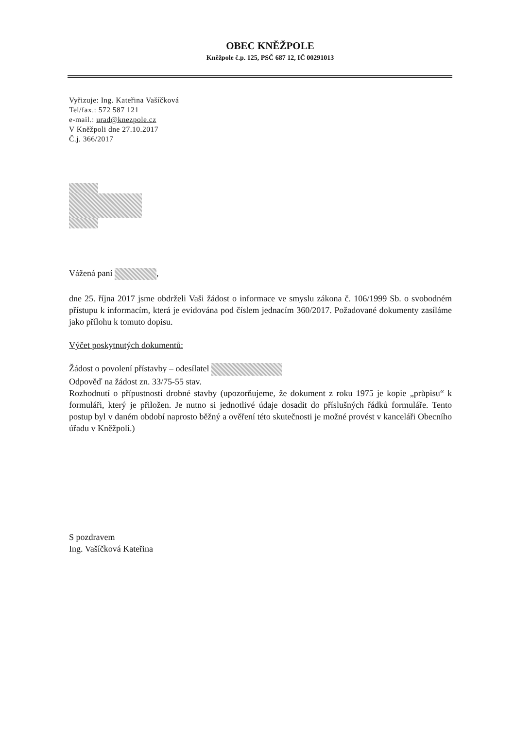OBEC KNĚŽPOLE
Kněžpole č.p. 125, PSČ 687 12, IČ 00291013
Vyřizuje: Ing. Kateřina Vašíčková
Tel/fax.: 572 587 121
e-mail.: urad@knezpole.cz
V Kněžpoli dne 27.10.2017
Č.j. 366/2017
Vážená paní ,
dne 25. října 2017 jsme obdrželi Vaši žádost o informace ve smyslu zákona č. 106/1999 Sb. o svobodném přístupu k informacím, která je evidována pod číslem jednacím 360/2017. Požadované dokumenty zasíláme jako přílohu k tomuto dopisu.
Výčet poskytnutých dokumentů:
Žádost o povolení přístavby – odesílatel
Odpověď na žádost zn. 33/75-55 stav.
Rozhodnutí o přípustnosti drobné stavby (upozorňujeme, že dokument z roku 1975 je kopie „průpisu“ k formuláři, který je přiložen. Je nutno si jednotlivé údaje dosadit do příslušných řádků formuláře. Tento postup byl v daném období naprosto běžný a ověření této skutečnosti je možné provést v kanceláři Obecního úřadu v Kněžpoli.)
S pozdravem
Ing. Vašíčková Kateřina